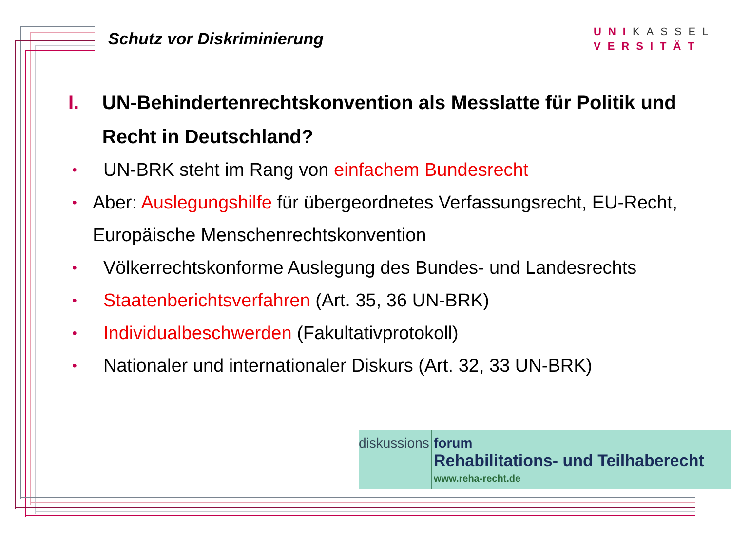Schutz vor Diskriminierung
UNIKASSEL
VERSITÄT
I. UN-Behindertenrechtskonvention als Messlatte für Politik und Recht in Deutschland?
•
UN-BRK steht im Rang von einfachem Bundesrecht
•
Aber: Auslegungshilfe für übergeordnetes Verfassungsrecht, EU-Recht, Europäische Menschenrechtskonvention
•
Völkerrechtskonforme Auslegung des Bundes- und Landesrechts
•
Staatenberichtsverfahren (Art. 35, 36 UN-BRK)
•
Individualbeschwerden (Fakultativprotokoll)
•
Nationaler und internationaler Diskurs (Art. 32, 33 UN-BRK)
diskussions
forum
Rehabilitations- und Teilhaberecht
www.reha-recht.de